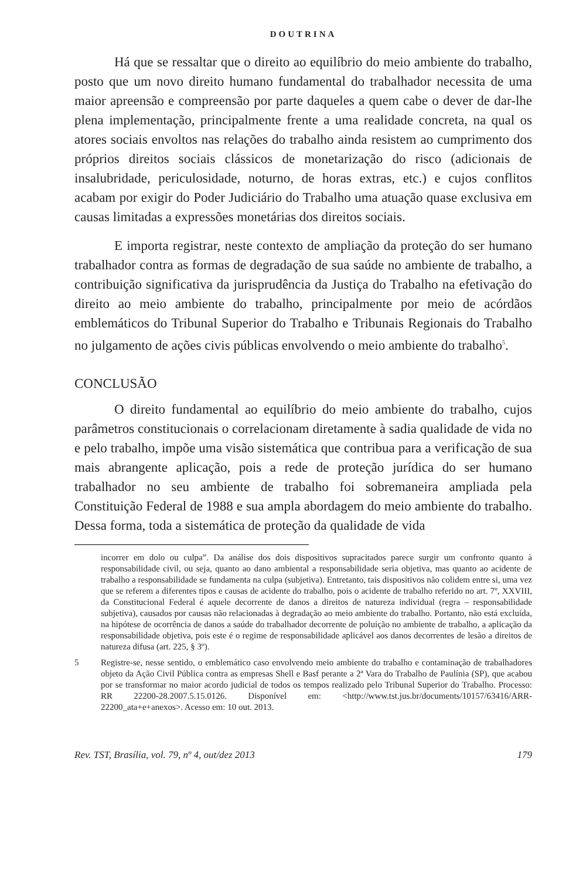DOUTRINA
Há que se ressaltar que o direito ao equilíbrio do meio ambiente do trabalho, posto que um novo direito humano fundamental do trabalhador necessita de uma maior apreensão e compreensão por parte daqueles a quem cabe o dever de dar-lhe plena implementação, principalmente frente a uma realidade concreta, na qual os atores sociais envoltos nas relações do trabalho ainda resistem ao cumprimento dos próprios direitos sociais clássicos de monetarização do risco (adicionais de insalubridade, periculosidade, noturno, de horas extras, etc.) e cujos conflitos acabam por exigir do Poder Judiciário do Trabalho uma atuação quase exclusiva em causas limitadas a expressões monetárias dos direitos sociais.
E importa registrar, neste contexto de ampliação da proteção do ser humano trabalhador contra as formas de degradação de sua saúde no ambiente de trabalho, a contribuição significativa da jurisprudência da Justiça do Trabalho na efetivação do direito ao meio ambiente do trabalho, principalmente por meio de acórdãos emblemáticos do Tribunal Superior do Trabalho e Tribunais Regionais do Trabalho no julgamento de ações civis públicas envolvendo o meio ambiente do trabalho<sup>5</sup>.
CONCLUSÃO
O direito fundamental ao equilíbrio do meio ambiente do trabalho, cujos parâmetros constitucionais o correlacionam diretamente à sadia qualidade de vida no e pelo trabalho, impõe uma visão sistemática que contribua para a verificação de sua mais abrangente aplicação, pois a rede de proteção jurídica do ser humano trabalhador no seu ambiente de trabalho foi sobremaneira ampliada pela Constituição Federal de 1988 e sua ampla abordagem do meio ambiente do trabalho. Dessa forma, toda a sistemática de proteção da qualidade de vida
incorrer em dolo ou culpa”. Da análise dos dois dispositivos supracitados parece surgir um confronto quanto à responsabilidade civil, ou seja, quanto ao dano ambiental a responsabilidade seria objetiva, mas quanto ao acidente de trabalho a responsabilidade se fundamenta na culpa (subjetiva). Entretanto, tais dispositivos não colidem entre si, uma vez que se referem a diferentes tipos e causas de acidente do trabalho, pois o acidente de trabalho referido no art. 7º, XXVIII, da Constitucional Federal é aquele decorrente de danos a direitos de natureza individual (regra – responsabilidade subjetiva), causados por causas não relacionadas à degradação ao meio ambiente do trabalho. Portanto, não está excluída, na hipótese de ocorrência de danos a saúde do trabalhador decorrente de poluição no ambiente de trabalho, a aplicação da responsabilidade objetiva, pois este é o regime de responsabilidade aplicável aos danos decorrentes de lesão a direitos de natureza difusa (art. 225, § 3º).
5 Registre-se, nesse sentido, o emblemático caso envolvendo meio ambiente do trabalho e contaminação de trabalhadores objeto da Ação Civil Pública contra as empresas Shell e Basf perante a 2ª Vara do Trabalho de Paulínia (SP), que acabou por se transformar no maior acordo judicial de todos os tempos realizado pelo Tribunal Superior do Trabalho. Processo: RR 22200-28.2007.5.15.0126. Disponível em: <http://www.tst.jus.br/documents/10157/63416/ARR-22200_ata+e+anexos>. Acesso em: 10 out. 2013.
Rev. TST, Brasília, vol. 79, nº 4, out/dez 2013 179